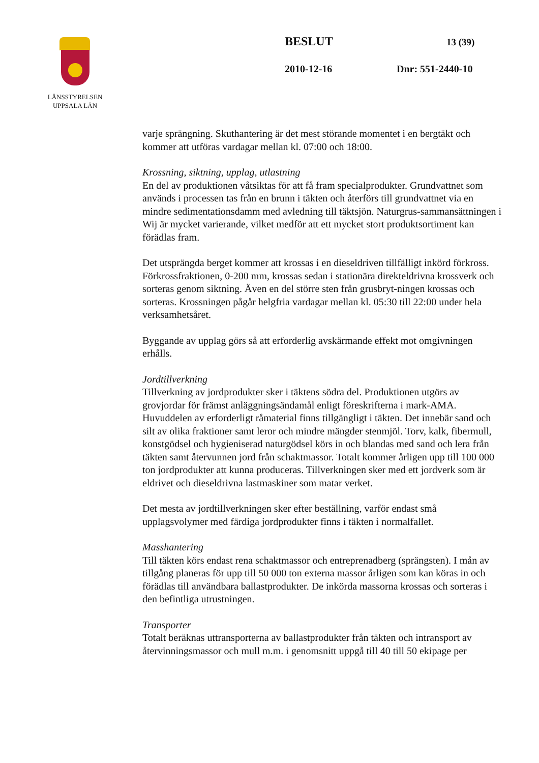LÄNSSTYRELSEN
UPPSALA LÄN
BESLUT 13 (39)
2010-12-16 Dnr: 551-2440-10
varje sprängning. Skuthantering är det mest störande momentet i en bergtäkt och kommer att utföras vardagar mellan kl. 07:00 och 18:00.
Krossning, siktning, upplag, utlastning
En del av produktionen våtsiktas för att få fram specialprodukter. Grundvattnet som används i processen tas från en brunn i täkten och återförs till grundvattnet via en mindre sedimentationsdamm med avledning till täktsjön. Naturgrus-sammansättningen i Wij är mycket varierande, vilket medför att ett mycket stort produktsortiment kan förädlas fram.
Det utsprängda berget kommer att krossas i en dieseldriven tillfälligt inkörd förkross. Förkrossfraktionen, 0-200 mm, krossas sedan i stationära direkteldrivna krossverk och sorteras genom siktning. Även en del större sten från grusbryt-ningen krossas och sorteras. Krossningen pågår helgfria vardagar mellan kl. 05:30 till 22:00 under hela verksamhetsåret.
Byggande av upplag görs så att erforderlig avskärmande effekt mot omgivningen erhålls.
Jordtillverkning
Tillverkning av jordprodukter sker i täktens södra del. Produktionen utgörs av grovjordar för främst anläggningsändamål enligt föreskrifterna i mark-AMA. Huvuddelen av erforderligt råmaterial finns tillgängligt i täkten. Det innebär sand och silt av olika fraktioner samt leror och mindre mängder stenmjöl. Torv, kalk, fibermull, konstgödsel och hygieniserad naturgödsel körs in och blandas med sand och lera från täkten samt återvunnen jord från schaktmassor. Totalt kommer årligen upp till 100 000 ton jordprodukter att kunna produceras. Tillverkningen sker med ett jordverk som är eldrivet och dieseldrivna lastmaskiner som matar verket.
Det mesta av jordtillverkningen sker efter beställning, varför endast små upplagsvolymer med färdiga jordprodukter finns i täkten i normalfallet.
Masshantering
Till täkten körs endast rena schaktmassor och entreprenadberg (sprängsten). I mån av tillgång planeras för upp till 50 000 ton externa massor årligen som kan köras in och förädlas till användbara ballastprodukter. De inkörda massorna krossas och sorteras i den befintliga utrustningen.
Transporter
Totalt beräknas uttransporterna av ballastprodukter från täkten och intransport av återvinningsmassor och mull m.m. i genomsnitt uppgå till 40 till 50 ekipage per